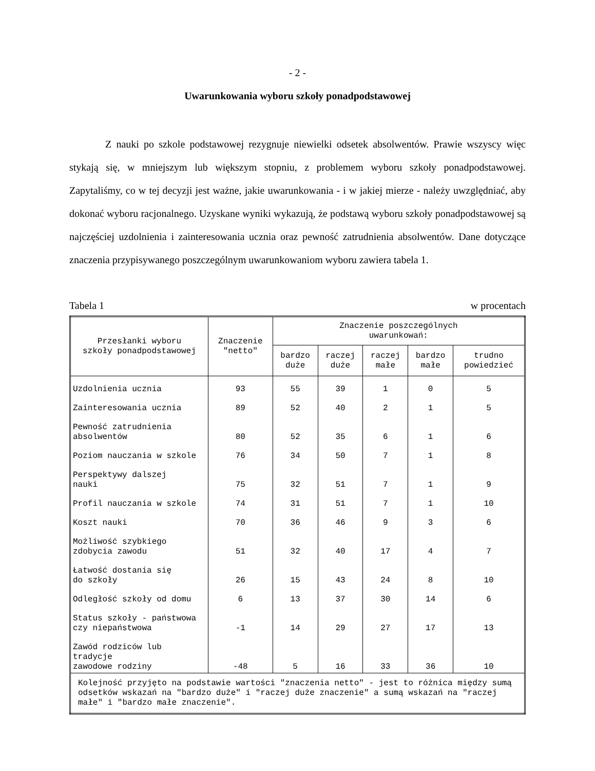- 2 -
Uwarunkowania wyboru szkoły ponadpodstawowej
Z nauki po szkole podstawowej rezygnuje niewielki odsetek absolwentów. Prawie wszyscy więc stykają się, w mniejszym lub większym stopniu, z problemem wyboru szkoły ponadpodstawowej. Zapytaliśmy, co w tej decyzji jest ważne, jakie uwarunkowania - i w jakiej mierze - należy uwzględniać, aby dokonać wyboru racjonalnego. Uzyskane wyniki wykazują, że podstawą wyboru szkoły ponadpodstawowej są najczęściej uzdolnienia i zainteresowania ucznia oraz pewność zatrudnienia absolwentów. Dane dotyczące znaczenia przypisywanego poszczególnym uwarunkowaniom wyboru zawiera tabela 1.
Tabela 1 w procentach
| Przesłanki wyboru szkoły ponadpodstawowej | Znaczenie "netto" | Znaczenie poszczególnych uwarunkowań: | | | | |
| --- | --- | --- | --- | --- | --- | --- |
| | | bardzo duże | raczej duże | raczej małe | bardzo małe | trudno powiedzieć |
| Uzdolnienia ucznia | 93 | 55 | 39 | 1 | 0 | 5 |
| Zainteresowania ucznia | 89 | 52 | 40 | 2 | 1 | 5 |
| Pewność zatrudnienia absolwentów | 80 | 52 | 35 | 6 | 1 | 6 |
| Poziom nauczania w szkole | 76 | 34 | 50 | 7 | 1 | 8 |
| Perspektywy dalszej nauki | 75 | 32 | 51 | 7 | 1 | 9 |
| Profil nauczania w szkole | 74 | 31 | 51 | 7 | 1 | 10 |
| Koszt nauki | 70 | 36 | 46 | 9 | 3 | 6 |
| Możliwość szybkiego zdobycia zawodu | 51 | 32 | 40 | 17 | 4 | 7 |
| Łatwość dostania się do szkoły | 26 | 15 | 43 | 24 | 8 | 10 |
| Odległość szkoły od domu | 6 | 13 | 37 | 30 | 14 | 6 |
| Status szkoły - państwowa czy niepaństwowa | -1 | 14 | 29 | 27 | 17 | 13 |
| Zawód rodziców lub tradycje zawodowe rodziny | -48 | 5 | 16 | 33 | 36 | 10 |
| Kolejność przyjęto na podstawie wartości "znaczenia netto" - jest to różnica między sumą odsetków wskazań na "bardzo duże" i "raczej duże znaczenie" a sumą wskazań na "raczej małe" i "bardzo małe znaczenie". | | | | | | |